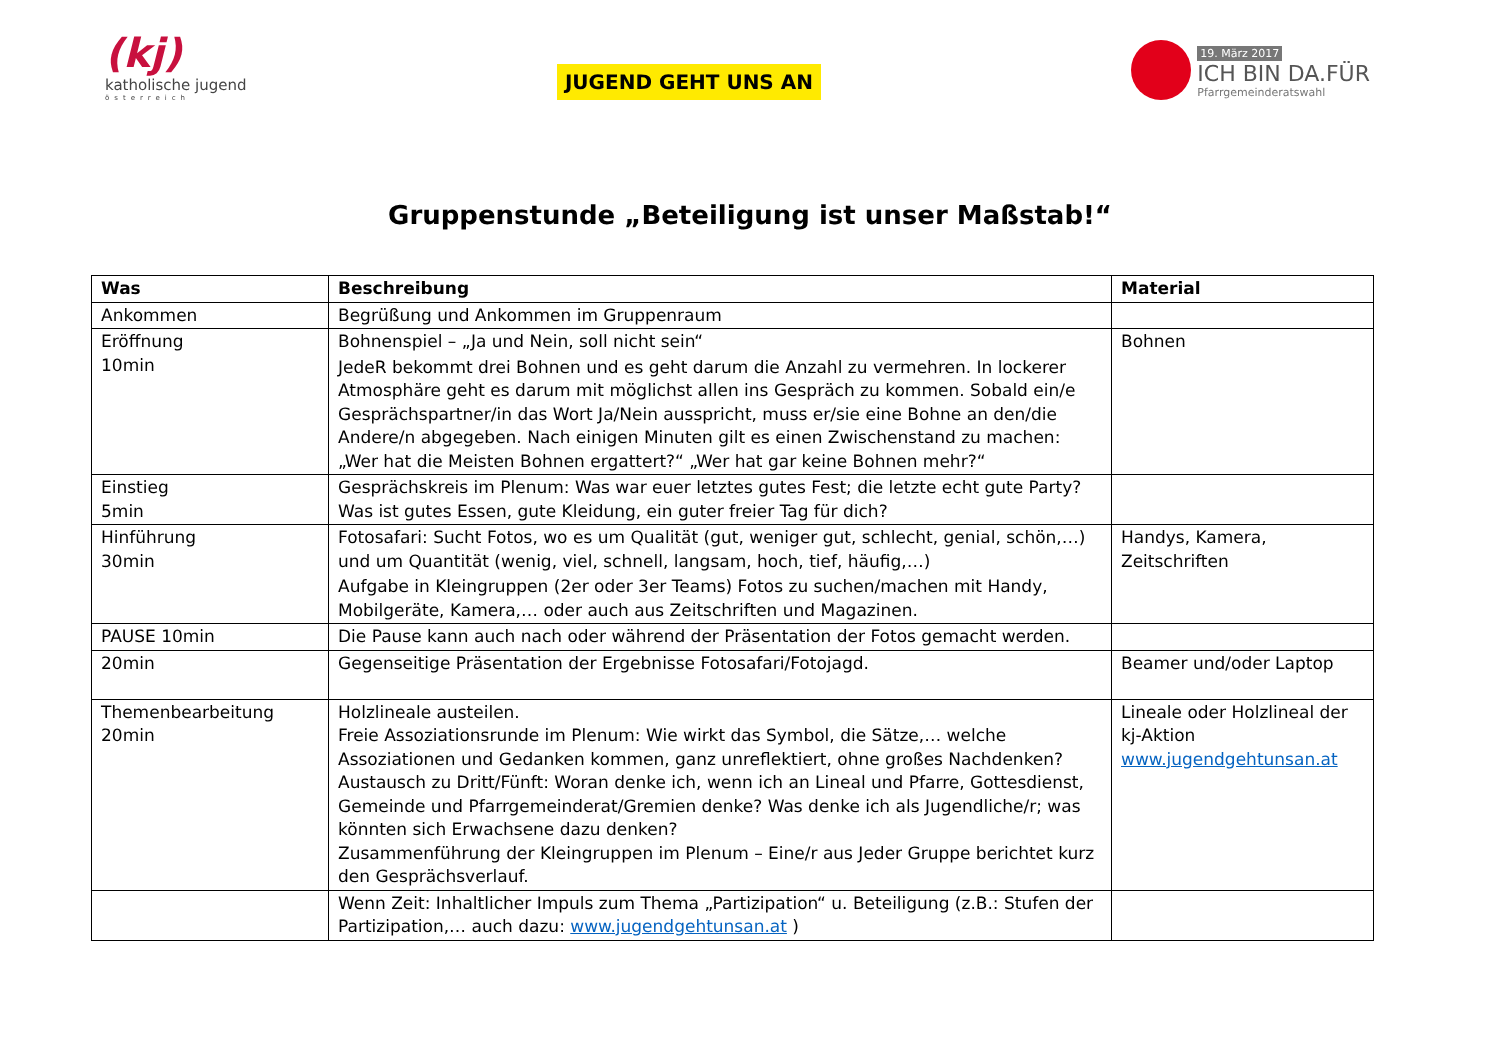(kj)
katholische jugend
österreich
JUGEND GEHT UNS AN
19. März 2017
ICH BIN DA.FÜR
Pfarrgemeinderatswahl
Gruppenstunde „Beteiligung ist unser Maßstab!“
| Was | Beschreibung | Material |
| --- | --- | --- |
| Ankommen | Begrüßung und Ankommen im Gruppenraum | |
| Eröffnung 10min | Bohnenspiel – „Ja und Nein, soll nicht sein“ JedeR bekommt drei Bohnen und es geht darum die Anzahl zu vermehren. In lockerer Atmosphäre geht es darum mit möglichst allen ins Gespräch zu kommen. Sobald ein/e Gesprächspartner/in das Wort Ja/Nein ausspricht, muss er/sie eine Bohne an den/die Andere/n abgegeben. Nach einigen Minuten gilt es einen Zwischenstand zu machen: „Wer hat die Meisten Bohnen ergattert?“ „Wer hat gar keine Bohnen mehr?“ | Bohnen |
| Einstieg 5min | Gesprächskreis im Plenum: Was war euer letztes gutes Fest; die letzte echt gute Party? Was ist gutes Essen, gute Kleidung, ein guter freier Tag für dich? | |
| Hinführung 30min | Fotosafari: Sucht Fotos, wo es um Qualität (gut, weniger gut, schlecht, genial, schön,…) und um Quantität (wenig, viel, schnell, langsam, hoch, tief, häufig,…) Aufgabe in Kleingruppen (2er oder 3er Teams) Fotos zu suchen/machen mit Handy, Mobilgeräte, Kamera,… oder auch aus Zeitschriften und Magazinen. | Handys, Kamera, Zeitschriften |
| PAUSE 10min | Die Pause kann auch nach oder während der Präsentation der Fotos gemacht werden. | |
| 20min | Gegenseitige Präsentation der Ergebnisse Fotosafari/Fotojagd. | Beamer und/oder Laptop |
| Themenbearbeitung 20min | Holzlineale austeilen. Freie Assoziationsrunde im Plenum: Wie wirkt das Symbol, die Sätze,… welche Assoziationen und Gedanken kommen, ganz unreflektiert, ohne großes Nachdenken? Austausch zu Dritt/Fünft: Woran denke ich, wenn ich an Lineal und Pfarre, Gottesdienst, Gemeinde und Pfarrgemeinderat/Gremien denke? Was denke ich als Jugendliche/r; was könnten sich Erwachsene dazu denken? Zusammenführung der Kleingruppen im Plenum – Eine/r aus Jeder Gruppe berichtet kurz den Gesprächsverlauf. | Lineale oder Holzlineal der kj-Aktion www.jugendgehtunsan.at |
| | Wenn Zeit: Inhaltlicher Impuls zum Thema „Partizipation“ u. Beteiligung (z.B.: Stufen der Partizipation,… auch dazu: www.jugendgehtunsan.at ) | |